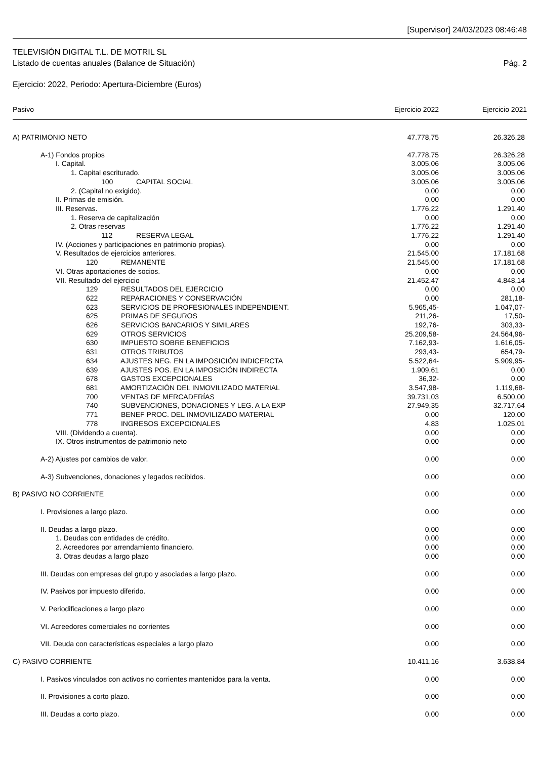[Supervisor] 24/03/2023 08:46:48
TELEVISIÓN DIGITAL T.L. DE MOTRIL SL
Listado de cuentas anuales (Balance de Situación) Pág. 2
Ejercicio: 2022, Periodo: Apertura-Diciembre (Euros)
| Pasivo | Ejercicio 2022 | Ejercicio 2021 |
| --- | --- | --- |
| A) PATRIMONIO NETO | 47.778,75 | 26.326,28 |
| A-1) Fondos propios | 47.778,75 | 26.326,28 |
| I. Capital. | 3.005,06 | 3.005,06 |
| 1. Capital escriturado. | 3.005,06 | 3.005,06 |
| 100 CAPITAL SOCIAL | 3.005,06 | 3.005,06 |
| 2. (Capital no exigido). | 0,00 | 0,00 |
| II. Primas de emisión. | 0,00 | 0,00 |
| III. Reservas. | 1.776,22 | 1.291,40 |
| 1. Reserva de capitalización | 0,00 | 0,00 |
| 2. Otras reservas | 1.776,22 | 1.291,40 |
| 112 RESERVA LEGAL | 1.776,22 | 1.291,40 |
| IV. (Acciones y participaciones en patrimonio propias). | 0,00 | 0,00 |
| V. Resultados de ejercicios anteriores. | 21.545,00 | 17.181,68 |
| 120 REMANENTE | 21.545,00 | 17.181,68 |
| VI. Otras aportaciones de socios. | 0,00 | 0,00 |
| VII. Resultado del ejercicio | 21.452,47 | 4.848,14 |
| 129 RESULTADOS DEL EJERCICIO | 0,00 | 0,00 |
| 622 REPARACIONES Y CONSERVACIÓN | 0,00 | 281,18- |
| 623 SERVICIOS DE PROFESIONALES INDEPENDIENT. | 5.965,45- | 1.047,07- |
| 625 PRIMAS DE SEGUROS | 211,26- | 17,50- |
| 626 SERVICIOS BANCARIOS Y SIMILARES | 192,76- | 303,33- |
| 629 OTROS SERVICIOS | 25.209,58- | 24.564,96- |
| 630 IMPUESTO SOBRE BENEFICIOS | 7.162,93- | 1.616,05- |
| 631 OTROS TRIBUTOS | 293,43- | 654,79- |
| 634 AJUSTES NEG. EN LA IMPOSICIÓN INDICERCTA | 5.522,64- | 5.909,95- |
| 639 AJUSTES POS. EN LA IMPOSICIÓN INDIRECTA | 1.909,61 | 0,00 |
| 678 GASTOS EXCEPCIONALES | 36,32- | 0,00 |
| 681 AMORTIZACIÓN DEL INMOVILIZADO MATERIAL | 3.547,98- | 1.119,68- |
| 700 VENTAS DE MERCADERÍAS | 39.731,03 | 6.500,00 |
| 740 SUBVENCIONES, DONACIONES Y LEG. A LA EXP | 27.949,35 | 32.717,64 |
| 771 BENEF PROC. DEL INMOVILIZADO MATERIAL | 0,00 | 120,00 |
| 778 INGRESOS EXCEPCIONALES | 4,83 | 1.025,01 |
| VIII. (Dividendo a cuenta). | 0,00 | 0,00 |
| IX. Otros instrumentos de patrimonio neto | 0,00 | 0,00 |
| A-2) Ajustes por cambios de valor. | 0,00 | 0,00 |
| A-3) Subvenciones, donaciones y legados recibidos. | 0,00 | 0,00 |
| B) PASIVO NO CORRIENTE | 0,00 | 0,00 |
| I. Provisiones a largo plazo. | 0,00 | 0,00 |
| II. Deudas a largo plazo. | 0,00 | 0,00 |
| 1. Deudas con entidades de crédito. | 0,00 | 0,00 |
| 2. Acreedores por arrendamiento financiero. | 0,00 | 0,00 |
| 3. Otras deudas a largo plazo | 0,00 | 0,00 |
| III. Deudas con empresas del grupo y asociadas a largo plazo. | 0,00 | 0,00 |
| IV. Pasivos por impuesto diferido. | 0,00 | 0,00 |
| V. Periodificaciones a largo plazo | 0,00 | 0,00 |
| VI. Acreedores comerciales no corrientes | 0,00 | 0,00 |
| VII. Deuda con características especiales a largo plazo | 0,00 | 0,00 |
| C) PASIVO CORRIENTE | 10.411,16 | 3.638,84 |
| I. Pasivos vinculados con activos no corrientes mantenidos para la venta. | 0,00 | 0,00 |
| II. Provisiones a corto plazo. | 0,00 | 0,00 |
| III. Deudas a corto plazo. | 0,00 | 0,00 |